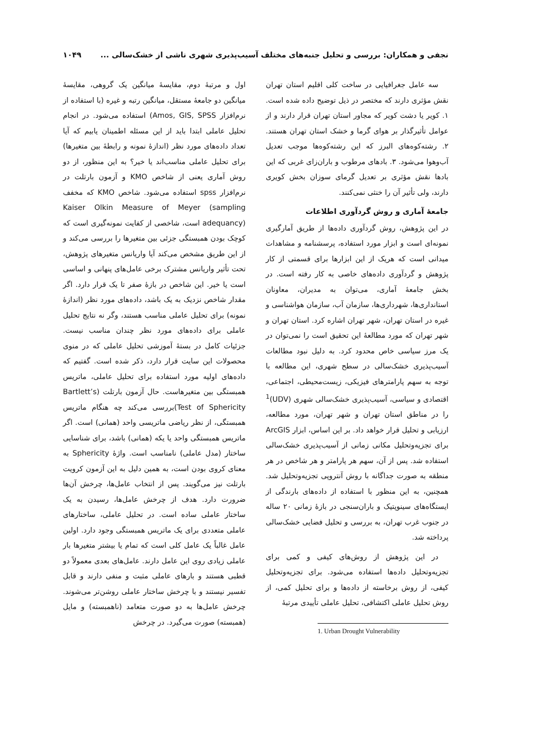نجفی و همکاران: بررسی و تحلیل جنبه‌های مختلف آسیب‌پذیری شهری ناشی از خشک‌سالی ... ۱۰۴۹
سه عامل جغرافیایی در ساخت کلی اقلیم استان تهران نقش مؤثری دارند که مختصر در ذیل توضیح داده شده است. ۱. کویر یا دشت کویر که مجاور استان تهران قرار دارند و از عوامل تأثیرگذار بر هوای گرما و خشک استان تهران هستند. ۲. رشته‌کوه‌های البرز که این رشته‌کوه‌ها موجب تعدیل آب‌وهوا می‌شود. ۳. بادهای مرطوب و باران‌زای غربی که این بادها نقش مؤثری بر تعدیل گرمای سوزان بخش کویری دارند، ولی تأثیر آن را خنثی نمی‌کنند.
جامعهٔ آماری و روش گردآوری اطلاعات
در این پژوهش، روش گردآوری داده‌ها از طریق آمارگیری نمونه‌ای است و ابزار مورد استفاده، پرسشنامه و مشاهدات میدانی است که هریک از این ابزارها برای قسمتی از کار پژوهش و گردآوری داده‌های خاصی به کار رفته است. در بخش جامعهٔ آماری، می‌توان به مدیران، معاونان استانداری‌ها، شهرداری‌ها، سازمان آب، سازمان هواشناسی و غیره در استان تهران، شهر تهران اشاره کرد. استان تهران و شهر تهران که مورد مطالعهٔ این تحقیق است را نمی‌توان در یک مرز سیاسی خاص محدود کرد. به دلیل نبود مطالعات آسیب‌پذیری خشک‌سالی در سطح شهری، این مطالعه با توجه به سهم پارامترهای فیزیکی، زیست‌محیطی، اجتماعی، اقتصادی و سیاسی، آسیب‌پذیری خشک‌سالی شهری (UDV)<sup>1</sup> را در مناطق استان تهران و شهر تهران، مورد مطالعه، ارزیابی و تحلیل قرار خواهد داد. بر این اساس، ابزار ArcGIS برای تجزیه‌وتحلیل مکانی زمانی از آسیب‌پذیری خشک‌سالی استفاده شد. پس از آن، سهم هر پارامتر و هر شاخص در هر منطقه به صورت جداگانه با روش آنتروپی تجزیه‌وتحلیل شد. همچنین، به این منظور با استفاده از داده‌های بارندگی از ایستگاه‌های سینوپتیک و باران‌سنجی در بازهٔ زمانی ۲۰ ساله در جنوب غرب تهران، به بررسی و تحلیل فضایی خشک‌سالی پرداخته شد.
در این پژوهش از روش‌های کیفی و کمی برای تجزیه‌وتحلیل داده‌ها استفاده می‌شود. برای تجزیه‌وتحلیل کیفی، از روش برخاسته از داده‌ها و برای تحلیل کمی، از روش تحلیل عاملی اکتشافی، تحلیل عاملی تأییدی مرتبهٔ
1. Urban Drought Vulnerability
اول و مرتبهٔ دوم، مقایسهٔ میانگین یک گروهی، مقایسهٔ میانگین دو جامعهٔ مستقل، میانگین رتبه و غیره (با استفاده از نرم‌افزار Amos, GIS, SPSS) استفاده می‌شود. در انجام تحلیل عاملی ابتدا باید از این مسئله اطمینان یابیم که آیا تعداد داده‌های مورد نظر (اندازهٔ نمونه و رابطهٔ بین متغیرها) برای تحلیل عاملی مناسب‌اند یا خیر؟ به این منظور، از دو روش آماری یعنی از شاخص KMO و آزمون بارتلت در نرم‌افزار spss استفاده می‌شود. شاخص KMO که مخفف Kaiser Olkin Measure of Meyer (sampling adequancy) است، شاخصی از کفایت نمونه‌گیری است که کوچک بودن همبستگی جزئی بین متغیرها را بررسی می‌کند و از این طریق مشخص می‌کند آیا واریانس متغیرهای پژوهش، تحت تأثیر واریانس مشترک برخی عامل‌های پنهانی و اساسی است یا خیر. این شاخص در بازهٔ صفر تا یک قرار دارد. اگر مقدار شاخص نزدیک به یک باشد، داده‌های مورد نظر (اندازهٔ نمونه) برای تحلیل عاملی مناسب هستند، وگر نه نتایج تحلیل عاملی برای داده‌های مورد نظر چندان مناسب نیست. جزئیات کامل در بستهٔ آموزشی تحلیل عاملی که در منوی محصولات این سایت قرار دارد، ذکر شده است. گفتیم که داده‌های اولیه مورد استفاده برای تحلیل عاملی، ماتریس همبستگی بین متغیرهاست. حال آزمون بارتلت (Bartlett’s Test of Sphericity)بررسی می‌کند چه هنگام ماتریس همبستگی، از نظر ریاضی ماتریسی واحد (همانی) است. اگر ماتریس همبستگی واحد یا یکه (همانی) باشد، برای شناسایی ساختار (مدل عاملی) نامناسب است. واژهٔ Sphericity به معنای کروی بودن است، به همین دلیل به این آزمون کرویت بارتلت نیز می‌گویند. پس از انتخاب عامل‌ها، چرخش آن‌ها ضرورت دارد. هدف از چرخش عامل‌ها، رسیدن به یک ساختار عاملی ساده است. در تحلیل عاملی، ساختارهای عاملی متعددی برای یک ماتریس همبستگی وجود دارد. اولین عامل غالباً یک عامل کلی است که تمام یا بیشتر متغیرها بار عاملی زیادی روی این عامل دارند. عامل‌های بعدی معمولاً دو قطبی هستند و بارهای عاملی مثبت و منفی دارند و قابل تفسیر نیستند و با چرخش ساختار عاملی روشن‌تر می‌شوند. چرخش عامل‌ها به دو صورت متعامد (ناهمبسته) و مایل (همبسته) صورت می‌گیرد. در چرخش